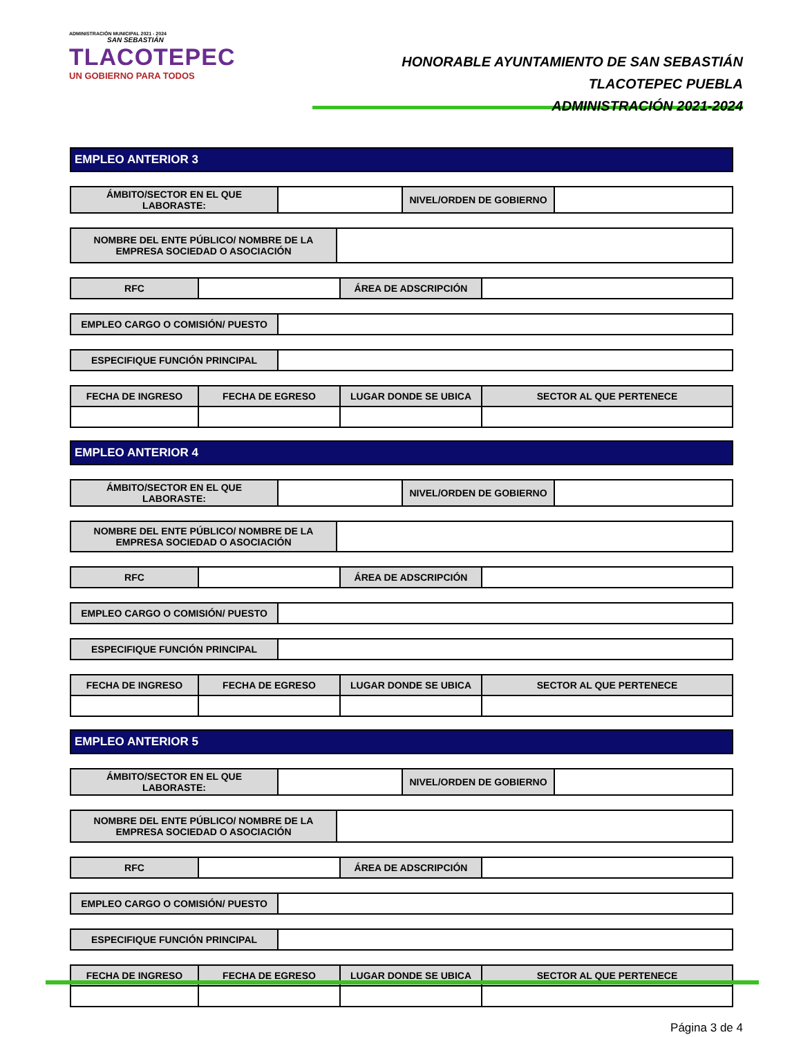ADMINISTRACIÓN MUNICIPAL 2021 - 2024
SAN SEBASTIÁN
TLACOTEPEC
UN GOBIERNO PARA TODOS
HONORABLE AYUNTAMIENTO DE SAN SEBASTIÁN TLACOTEPEC PUEBLA
ADMINISTRACIÓN 2021-2024
EMPLEO ANTERIOR 3
| ÁMBITO/SECTOR EN EL QUE LABORASTE: | | NIVEL/ORDEN DE GOBIERNO | |
| NOMBRE DEL ENTE PÚBLICO/ NOMBRE DE LA EMPRESA SOCIEDAD O ASOCIACIÓN | |
| RFC | | ÁREA DE ADSCRIPCIÓN | |
| EMPLEO CARGO O COMISIÓN/ PUESTO | |
| ESPECIFIQUE FUNCIÓN PRINCIPAL | |
| FECHA DE INGRESO | FECHA DE EGRESO | LUGAR DONDE SE UBICA | SECTOR AL QUE PERTENECE |
| --- | --- | --- | --- |
EMPLEO ANTERIOR 4
| ÁMBITO/SECTOR EN EL QUE LABORASTE: | | NIVEL/ORDEN DE GOBIERNO | |
| NOMBRE DEL ENTE PÚBLICO/ NOMBRE DE LA EMPRESA SOCIEDAD O ASOCIACIÓN | |
| RFC | | ÁREA DE ADSCRIPCIÓN | |
| EMPLEO CARGO O COMISIÓN/ PUESTO | |
| ESPECIFIQUE FUNCIÓN PRINCIPAL | |
| FECHA DE INGRESO | FECHA DE EGRESO | LUGAR DONDE SE UBICA | SECTOR AL QUE PERTENECE |
| --- | --- | --- | --- |
EMPLEO ANTERIOR 5
| ÁMBITO/SECTOR EN EL QUE LABORASTE: | | NIVEL/ORDEN DE GOBIERNO | |
| NOMBRE DEL ENTE PÚBLICO/ NOMBRE DE LA EMPRESA SOCIEDAD O ASOCIACIÓN | |
| RFC | | ÁREA DE ADSCRIPCIÓN | |
| EMPLEO CARGO O COMISIÓN/ PUESTO | |
| ESPECIFIQUE FUNCIÓN PRINCIPAL | |
| FECHA DE INGRESO | FECHA DE EGRESO | LUGAR DONDE SE UBICA | SECTOR AL QUE PERTENECE |
| --- | --- | --- | --- |
Página 3 de 4